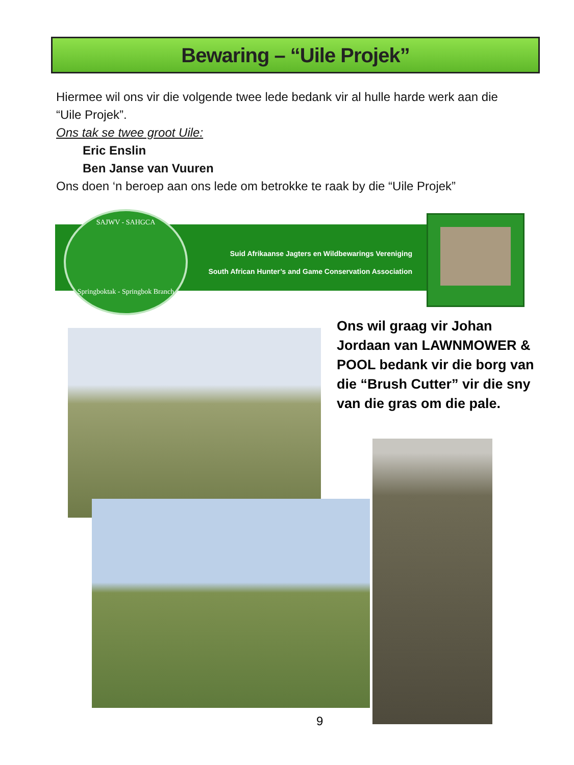Bewaring – “Uile Projek”
Hiermee wil ons vir die volgende twee lede bedank vir al hulle harde werk aan die “Uile Projek”.
Ons tak se twee groot Uile:
Eric Enslin
Ben Janse van Vuuren
Ons doen ‘n beroep aan ons lede om betrokke te raak by die “Uile Projek”
Suid Afrikaanse Jagters en Wildbewarings Vereniging
South African Hunter’s and Game Conservation Association
SAJWV - SAHGCA
Springboktak - Springbok Branch
Ons wil graag vir Johan Jordaan van LAWNMOWER & POOL bedank vir die borg van die “Brush Cutter” vir die sny van die gras om die pale.
9